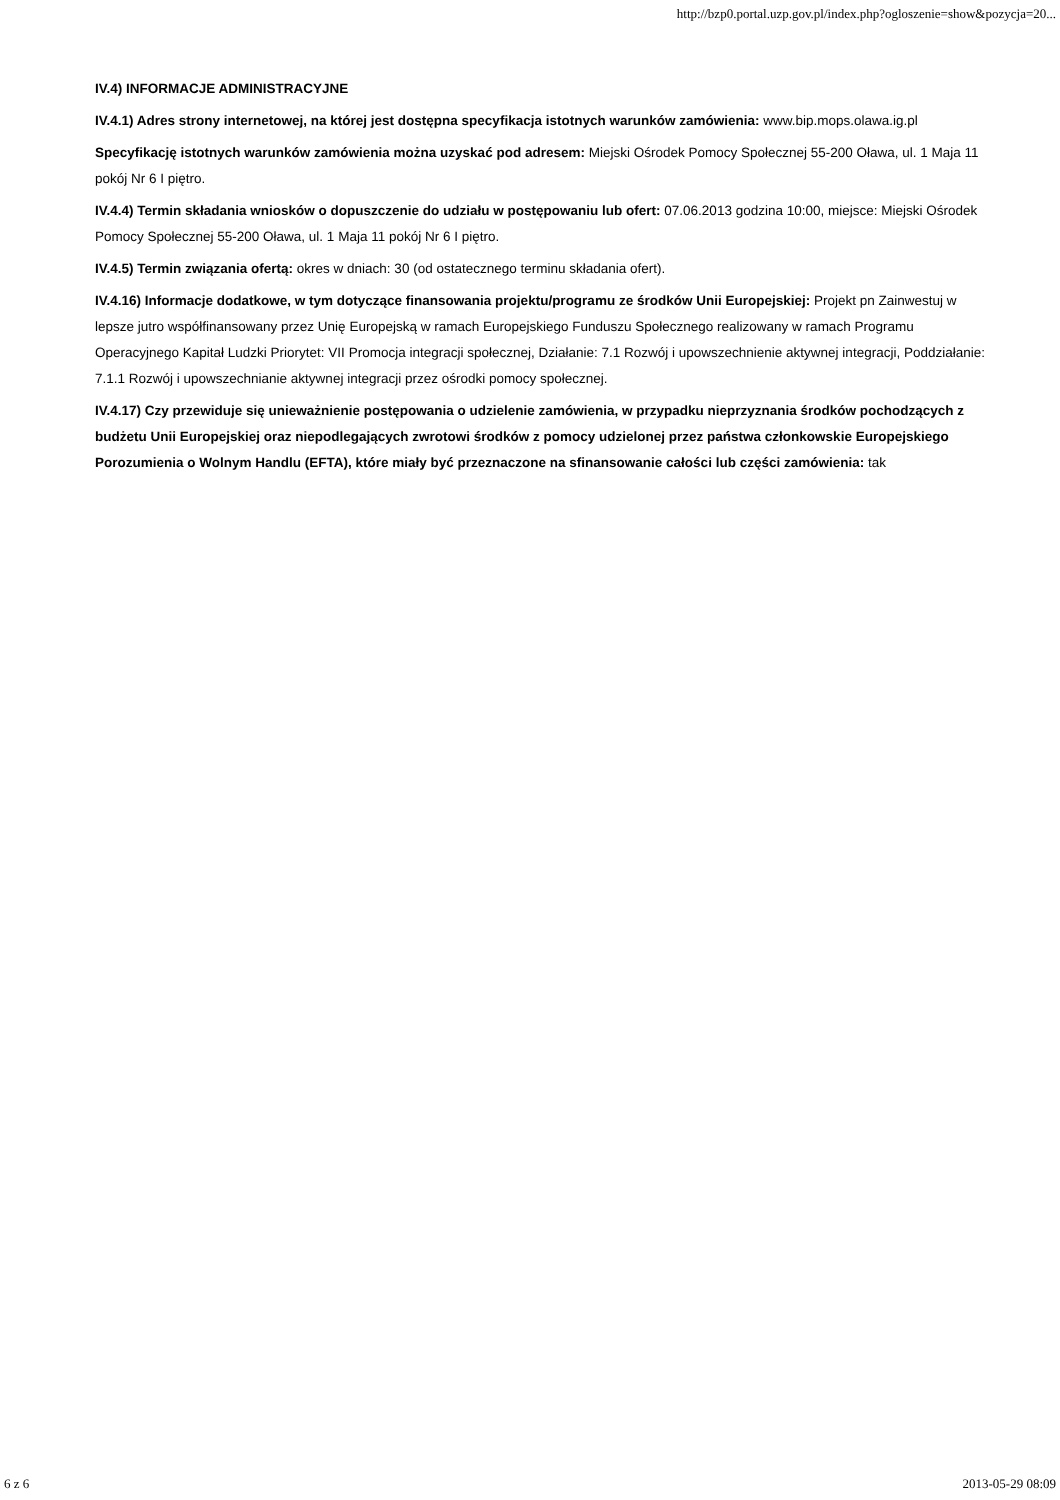http://bzp0.portal.uzp.gov.pl/index.php?ogloszenie=show&pozycja=20...
IV.4) INFORMACJE ADMINISTRACYJNE
IV.4.1) Adres strony internetowej, na której jest dostępna specyfikacja istotnych warunków zamówienia: www.bip.mops.olawa.ig.pl
Specyfikację istotnych warunków zamówienia można uzyskać pod adresem: Miejski Ośrodek Pomocy Społecznej 55-200 Oława, ul. 1 Maja 11 pokój Nr 6 I piętro.
IV.4.4) Termin składania wniosków o dopuszczenie do udziału w postępowaniu lub ofert: 07.06.2013 godzina 10:00, miejsce: Miejski Ośrodek Pomocy Społecznej 55-200 Oława, ul. 1 Maja 11 pokój Nr 6 I piętro.
IV.4.5) Termin związania ofertą: okres w dniach: 30 (od ostatecznego terminu składania ofert).
IV.4.16) Informacje dodatkowe, w tym dotyczące finansowania projektu/programu ze środków Unii Europejskiej: Projekt pn Zainwestuj w lepsze jutro współfinansowany przez Unię Europejską w ramach Europejskiego Funduszu Społecznego realizowany w ramach Programu Operacyjnego Kapitał Ludzki Priorytet: VII Promocja integracji społecznej, Działanie: 7.1 Rozwój i upowszechnienie aktywnej integracji, Poddziałanie: 7.1.1 Rozwój i upowszechnianie aktywnej integracji przez ośrodki pomocy społecznej.
IV.4.17) Czy przewiduje się unieważnienie postępowania o udzielenie zamówienia, w przypadku nieprzyznania środków pochodzących z budżetu Unii Europejskiej oraz niepodlegających zwrotowi środków z pomocy udzielonej przez państwa członkowskie Europejskiego Porozumienia o Wolnym Handlu (EFTA), które miały być przeznaczone na sfinansowanie całości lub części zamówienia: tak
6 z 6 2013-05-29 08:09